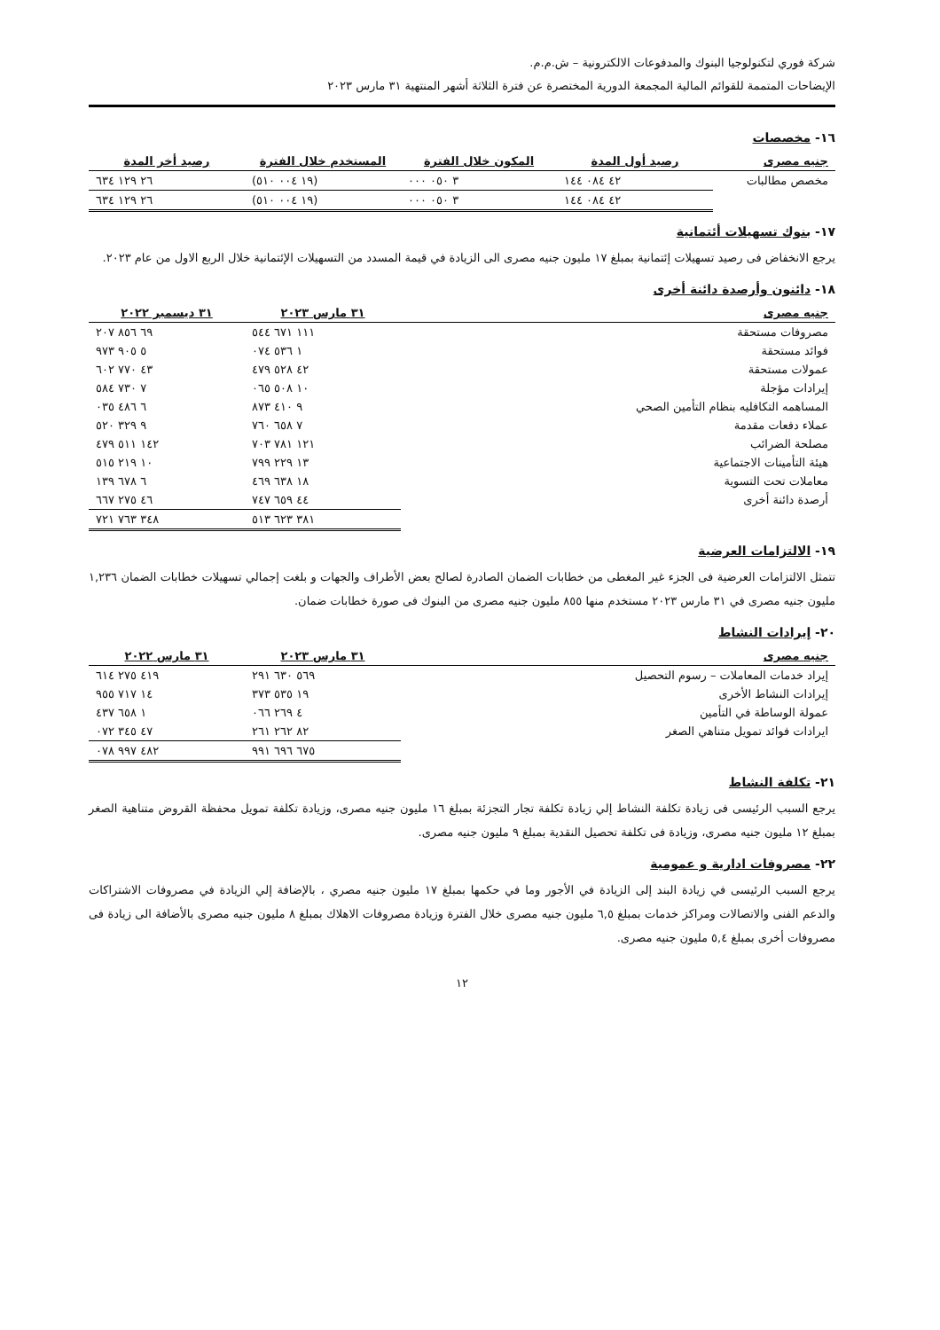شركة فوري لتكنولوجيا البنوك والمدفوعات الالكترونية – ش.م.م.
الإيضاحات المتممة للقوائم المالية المجمعة الدورية المختصرة عن فترة الثلاثة أشهر المنتهية ٣١ مارس ٢٠٢٣
١٦- مخصصات
| جنيه مصرى | رصيد أول المدة | المكون خلال الفترة | المستخدم خلال الفترة | رصيد أخر المدة |
| --- | --- | --- | --- | --- |
| مخصص مطالبات | ٤٢ ٠٨٤ ١٤٤ | ٣ ٠٥٠ ٠٠٠ | (١٩ ٠٠٤ ٥١٠) | ٢٦ ١٢٩ ٦٣٤ |
| | ٤٢ ٠٨٤ ١٤٤ | ٣ ٠٥٠ ٠٠٠ | (١٩ ٠٠٤ ٥١٠) | ٢٦ ١٢٩ ٦٣٤ |
١٧- بنوك تسهيلات أئتمانية
يرجع الانخفاض فى رصيد تسهيلات إئتمانية بمبلغ ١٧ مليون جنيه مصرى الى الزيادة في قيمة المسدد من التسهيلات الإئتمانية خلال الربع الاول من عام ٢٠٢٣.
١٨- دائنون وأرصدة دائنة أخرى
| جنيه مصرى | ٣١ مارس ٢٠٢٣ | ٣١ ديسمبر ٢٠٢٢ |
| --- | --- | --- |
| مصروفات مستحقة | ١١١ ٦٧١ ٥٤٤ | ٦٩ ٨٥٦ ٢٠٧ |
| فوائد مستحقة | ١ ٥٣٦ ٠٧٤ | ٥ ٩٠٥ ٩٧٣ |
| عمولات مستحقة | ٤٢ ٥٢٨ ٤٧٩ | ٤٣ ٧٧٠ ٦٠٢ |
| إيرادات مؤجلة | ١٠ ٥٠٨ ٠٦٥ | ٧ ٧٣٠ ٥٨٤ |
| المساهمه التكافليه بنظام التأمين الصحي | ٩ ٤١٠ ٨٧٣ | ٦ ٤٨٦ ٠٣٥ |
| عملاء دفعات مقدمة | ٧ ٦٥٨ ٧٦٠ | ٩ ٣٢٩ ٥٢٠ |
| مصلحة الضرائب | ١٢١ ٧٨١ ٧٠٣ | ١٤٢ ٥١١ ٤٧٩ |
| هيئة التأمينات الاجتماعية | ١٣ ٢٢٩ ٧٩٩ | ١٠ ٢١٩ ٥١٥ |
| معاملات تحت التسوية | ١٨ ٦٣٨ ٤٦٩ | ٦ ٦٧٨ ١٣٩ |
| أرصدة دائنة أخرى | ٤٤ ٦٥٩ ٧٤٧ | ٤٦ ٢٧٥ ٦٦٧ |
| | ٣٨١ ٦٢٣ ٥١٣ | ٣٤٨ ٧٦٣ ٧٢١ |
١٩- الالتزامات العرضية
تتمثل الالتزامات العرضية فى الجزء غير المغطى من خطابات الضمان الصادرة لصالح بعض الأطراف والجهات و بلغت إجمالي تسهيلات خطابات الضمان ١,٢٣٦ مليون جنيه مصرى في ٣١ مارس ٢٠٢٣ مستخدم منها ٨٥٥ مليون جنيه مصرى من البنوك فى صورة خطابات ضمان.
٢٠- إيرادات النشاط
| جنيه مصرى | ٣١ مارس ٢٠٢٣ | ٣١ مارس ٢٠٢٢ |
| --- | --- | --- |
| إيراد خدمات المعاملات – رسوم التحصيل | ٥٦٩ ٦٣٠ ٢٩١ | ٤١٩ ٢٧٥ ٦١٤ |
| إيرادات النشاط الأخرى | ١٩ ٥٣٥ ٣٧٣ | ١٤ ٧١٧ ٩٥٥ |
| عمولة الوساطة في التأمين | ٤ ٢٦٩ ٠٦٦ | ١ ٦٥٨ ٤٣٧ |
| ايرادات فوائد تمويل متناهي الصغر | ٨٢ ٢٦٢ ٢٦١ | ٤٧ ٣٤٥ ٠٧٢ |
| | ٦٧٥ ٦٩٦ ٩٩١ | ٤٨٢ ٩٩٧ ٠٧٨ |
٢١- تكلفة النشاط
يرجع السبب الرئيسى فى زيادة تكلفة النشاط إلي زيادة تكلفة تجار التجزئة بمبلغ ١٦ مليون جنيه مصرى، وزيادة تكلفة تمويل محفظة القروض متناهية الصغر بمبلغ ١٢ مليون جنيه مصرى، وزيادة فى تكلفة تحصيل النقدية بمبلغ ٩ مليون جنيه مصرى.
٢٢- مصروفات ادارية و عمومية
يرجع السبب الرئيسى في زيادة البند إلى الزيادة في الأجور وما في حكمها بمبلغ ١٧ مليون جنيه مصري ، بالإضافة إلي الزيادة في مصروفات الاشتراكات والدعم الفنى والاتصالات ومراكز خدمات بمبلغ ٦,٥ مليون جنيه مصرى خلال الفترة وزيادة مصروفات الاهلاك بمبلغ ٨ مليون جنيه مصرى بالأضافة الى زيادة فى مصروفات أخرى بمبلغ ٥,٤ مليون جنيه مصرى.
١٢